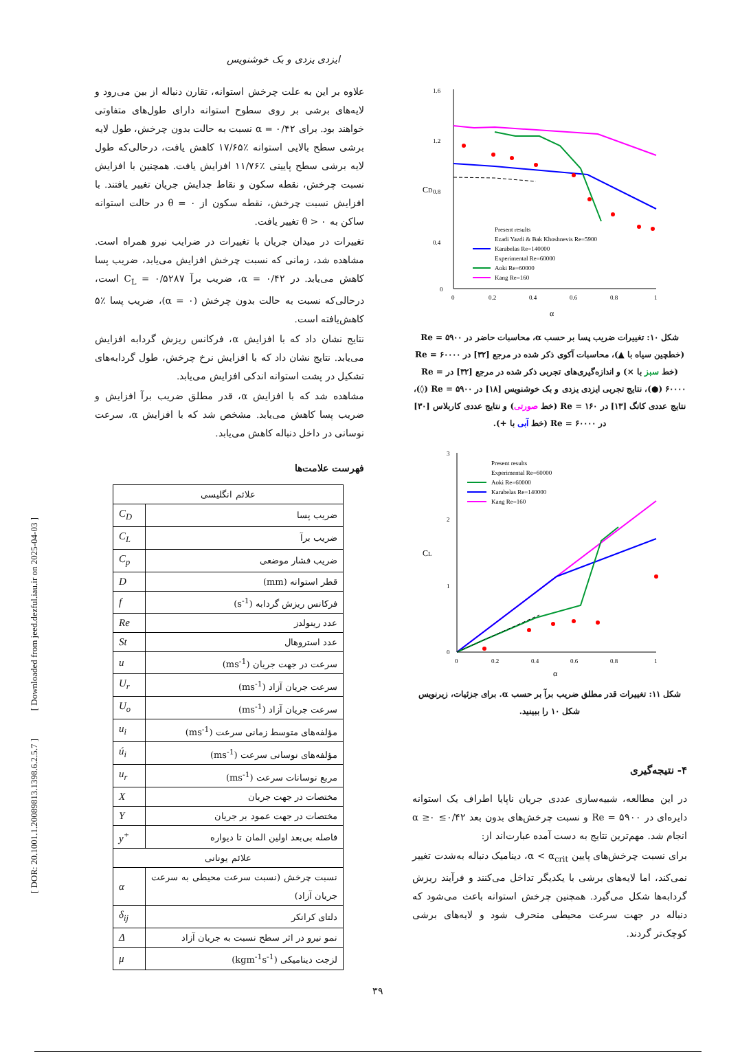[ Downloaded from jeed.dezful.iau.ir on 2025-04-03 ]
[ DOR: 20.1001.1.20089813.1398.6.2.5.7 ]
ایزدی یزدی و بک خوشنویس
1.6
1.2
0.8
0.4
0
0
0.2
0.4
0.6
0.8
1
α
CD
Present results
Ezadi Yazdi & Bak Khoshnevis Re=5900
Karabelas Re=140000
Experimental Re=60000
Aoki Re=60000
Kang Re=160
شکل ۱۰: تغییرات ضریب پسا بر حسب α، محاسبات حاضر در Re = ۵۹۰۰ (خطچین سیاه با ▲)، محاسبات آکوی ذکر شده در مرجع [۳۲] در Re = ۶۰۰۰۰ (خط سبز با ×) و اندازه‌گیری‌های تجربی ذکر شده در مرجع [۳۲] در Re = ۶۰۰۰۰ (●)، نتایج تجربی ایزدی یزدی و بک خوشنویس [۱۸] در Re = ۵۹۰۰ (◊)، نتایج عددی کانگ [۱۳] در Re = ۱۶۰ (خط صورتی) و نتایج عددی کاربلاس [۳۰] در Re = ۶۰۰۰۰ (خط آبی با +).
3
2
1
0
0
0.2
0.4
0.6
0.8
1
α
CL
Present results
Experimental Re=60000
Aoki Re=60000
Karabelas Re=140000
Kang Re=160
شکل ۱۱: تغییرات قدر مطلق ضریب برآ بر حسب α. برای جزئیات، زیرنویس شکل ۱۰ را ببینید.
۴- نتیجه‌گیری
در این مطالعه، شبیه‌سازی عددی جریان ناپایا اطراف یک استوانه دایره‌ای در Re = ۵۹۰۰ و نسبت چرخش‌های بدون بعد ۰/۴۲≥ α ≥۰ انجام شد. مهم‌ترین نتایج به دست آمده عبارت‌اند از:
برای نسبت چرخش‌های پایین α < α<sub>crit</sub>، دینامیک دنباله به‌شدت تغییر نمی‌کند، اما لایه‌های برشی با یکدیگر تداخل می‌کنند و فرآیند ریزش گردابه‌ها شکل می‌گیرد. همچنین چرخش استوانه باعث می‌شود که دنباله در جهت سرعت محیطی منحرف شود و لایه‌های برشی کوچک‌تر گردند.
علاوه بر این به علت چرخش استوانه، تقارن دنباله از بین می‌رود و لایه‌های برشی بر روی سطوح استوانه دارای طول‌های متفاوتی خواهند بود. برای α = ۰/۴۲ نسبت به حالت بدون چرخش، طول لایه برشی سطح بالایی استوانه ٪۱۷/۶۵ کاهش یافت، درحالی‌که طول لایه برشی سطح پایینی ٪۱۱/۷۶ افزایش یافت. همچنین با افزایش نسبت چرخش، نقطه سکون و نقاط جدایش جریان تغییر یافتند. با افزایش نسبت چرخش، نقطه سکون از θ = ۰ در حالت استوانه ساکن به θ > ۰ تغییر یافت.
تغییرات در میدان جریان با تغییرات در ضرایب نیرو همراه است. مشاهده شد، زمانی که نسبت چرخش افزایش می‌یابد، ضریب پسا کاهش می‌یابد. در α = ۰/۴۲، ضریب برآ C<sub>L</sub> = ۰/۵۲۸۷ است، درحالی‌که نسبت به حالت بدون چرخش (α = ۰)، ضریب پسا ٪۵ کاهش‌یافته است.
نتایج نشان داد که با افزایش α، فرکانس ریزش گردابه افزایش می‌یابد. نتایج نشان داد که با افزایش نرخ چرخش، طول گردابه‌های تشکیل در پشت استوانه اندکی افزایش می‌یابد.
مشاهده شد که با افزایش α، قدر مطلق ضریب برآ افزایش و ضریب پسا کاهش می‌یابد. مشخص شد که با افزایش α، سرعت نوسانی در داخل دنباله کاهش می‌یابد.
فهرست علامت‌ها
| علائم انگلیسی | |
| ضریب پسا | C<sub>D</sub> |
| ضریب برآ | C<sub>L</sub> |
| ضریب فشار موضعی | C<sub>p</sub> |
| قطر استوانه (mm) | D |
| فرکانس ریزش گردابه (s<sup>-1</sup>) | f |
| عدد رینولدز | Re |
| عدد استروهال | St |
| سرعت در جهت جریان (ms<sup>-1</sup>) | u |
| سرعت جریان آزاد (ms<sup>-1</sup>) | U<sub>r</sub> |
| سرعت جریان آزاد (ms<sup>-1</sup>) | U<sub>o</sub> |
| مؤلفه‌های متوسط زمانی سرعت (ms<sup>-1</sup>) | u<sub>i</sub> |
| مؤلفه‌های نوسانی سرعت (ms<sup>-1</sup>) | ú<sub>i</sub> |
| مربع نوسانات سرعت (ms<sup>-1</sup>) | u<sub>r</sub> |
| مختصات در جهت جریان | X |
| مختصات در جهت عمود بر جریان | Y |
| فاصله بی‌بعد اولین المان تا دیواره | y<sup>+</sup> |
| علائم یونانی | |
| نسبت چرخش (نسبت سرعت محیطی به سرعت جریان آزاد) | α |
| دلتای کرانکر | δ<sub>ij</sub> |
| نمو نیرو در اثر سطح نسبت به جریان آزاد | Δ |
| لزجت دینامیکی (kgm<sup>-1</sup>s<sup>-1</sup>) | μ |
۳۹